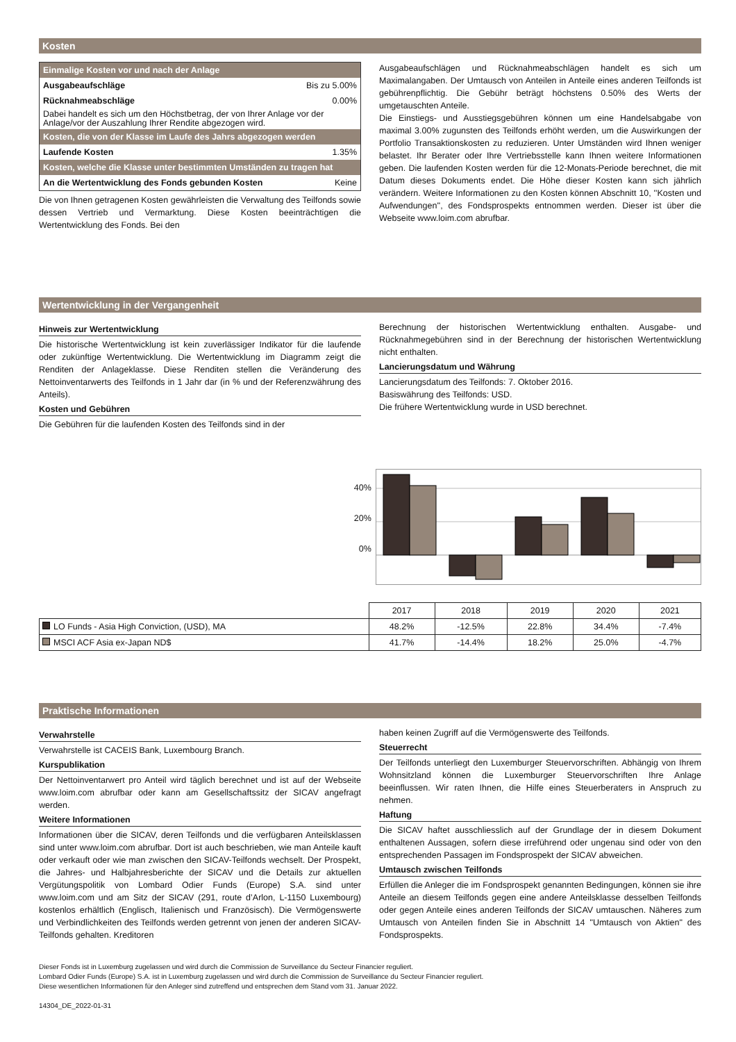Kosten
| Einmalige Kosten vor und nach der Anlage | |
| --- | --- |
| Ausgabeaufschläge | Bis zu 5.00% |
| Rücknahmeabschläge | 0.00% |
| Dabei handelt es sich um den Höchstbetrag, der von Ihrer Anlage vor der Anlage/vor der Auszahlung Ihrer Rendite abgezogen wird. | |
| Kosten, die von der Klasse im Laufe des Jahrs abgezogen werden | |
| Laufende Kosten | 1.35% |
| Kosten, welche die Klasse unter bestimmten Umständen zu tragen hat | |
| An die Wertentwicklung des Fonds gebunden Kosten | Keine |
Die von Ihnen getragenen Kosten gewährleisten die Verwaltung des Teilfonds sowie dessen Vertrieb und Vermarktung. Diese Kosten beeinträchtigen die Wertentwicklung des Fonds. Bei den
Ausgabeaufschlägen und Rücknahmeabschlägen handelt es sich um Maximalangaben. Der Umtausch von Anteilen in Anteile eines anderen Teilfonds ist gebührenpflichtig. Die Gebühr beträgt höchstens 0.50% des Werts der umgetauschten Anteile.
Die Einstiegs- und Ausstiegsgebühren können um eine Handelsabgabe von maximal 3.00% zugunsten des Teilfonds erhöht werden, um die Auswirkungen der Portfolio Transaktionskosten zu reduzieren. Unter Umständen wird Ihnen weniger belastet. Ihr Berater oder Ihre Vertriebsstelle kann Ihnen weitere Informationen geben. Die laufenden Kosten werden für die 12-Monats-Periode berechnet, die mit Datum dieses Dokuments endet. Die Höhe dieser Kosten kann sich jährlich verändern. Weitere Informationen zu den Kosten können Abschnitt 10, ''Kosten und Aufwendungen'', des Fondsprospekts entnommen werden. Dieser ist über die Webseite www.loim.com abrufbar.
Wertentwicklung in der Vergangenheit
Hinweis zur Wertentwicklung
Die historische Wertentwicklung ist kein zuverlässiger Indikator für die laufende oder zukünftige Wertentwicklung. Die Wertentwicklung im Diagramm zeigt die Renditen der Anlageklasse. Diese Renditen stellen die Veränderung des Nettoinventarwerts des Teilfonds in 1 Jahr dar (in % und der Referenzwährung des Anteils).
Kosten und Gebühren
Die Gebühren für die laufenden Kosten des Teilfonds sind in der
Berechnung der historischen Wertentwicklung enthalten. Ausgabe- und Rücknahmegebühren sind in der Berechnung der historischen Wertentwicklung nicht enthalten.
Lancierungsdatum und Währung
Lancierungsdatum des Teilfonds: 7. Oktober 2016.
Basiswährung des Teilfonds: USD.
Die frühere Wertentwicklung wurde in USD berechnet.
40%
20%
0%
| | 2017 | 2018 | 2019 | 2020 | 2021 |
| LO Funds - Asia High Conviction, (USD), MA | 48.2% | -12.5% | 22.8% | 34.4% | -7.4% |
| MSCI ACF Asia ex-Japan ND$ | 41.7% | -14.4% | 18.2% | 25.0% | -4.7% |
Praktische Informationen
Verwahrstelle
Verwahrstelle ist CACEIS Bank, Luxembourg Branch.
Kurspublikation
Der Nettoinventarwert pro Anteil wird täglich berechnet und ist auf der Webseite www.loim.com abrufbar oder kann am Gesellschaftssitz der SICAV angefragt werden.
Weitere Informationen
Informationen über die SICAV, deren Teilfonds und die verfügbaren Anteilsklassen sind unter www.loim.com abrufbar. Dort ist auch beschrieben, wie man Anteile kauft oder verkauft oder wie man zwischen den SICAV-Teilfonds wechselt. Der Prospekt, die Jahres- und Halbjahresberichte der SICAV und die Details zur aktuellen Vergütungspolitik von Lombard Odier Funds (Europe) S.A. sind unter www.loim.com und am Sitz der SICAV (291, route d’Arlon, L-1150 Luxembourg) kostenlos erhältlich (Englisch, Italienisch und Französisch). Die Vermögenswerte und Verbindlichkeiten des Teilfonds werden getrennt von jenen der anderen SICAV-Teilfonds gehalten. Kreditoren
haben keinen Zugriff auf die Vermögenswerte des Teilfonds.
Steuerrecht
Der Teilfonds unterliegt den Luxemburger Steuervorschriften. Abhängig von Ihrem Wohnsitzland können die Luxemburger Steuervorschriften Ihre Anlage beeinflussen. Wir raten Ihnen, die Hilfe eines Steuerberaters in Anspruch zu nehmen.
Haftung
Die SICAV haftet ausschliesslich auf der Grundlage der in diesem Dokument enthaltenen Aussagen, sofern diese irreführend oder ungenau sind oder von den entsprechenden Passagen im Fondsprospekt der SICAV abweichen.
Umtausch zwischen Teilfonds
Erfüllen die Anleger die im Fondsprospekt genannten Bedingungen, können sie ihre Anteile an diesem Teilfonds gegen eine andere Anteilsklasse desselben Teilfonds oder gegen Anteile eines anderen Teilfonds der SICAV umtauschen. Näheres zum Umtausch von Anteilen finden Sie in Abschnitt 14 "Umtausch von Aktien" des Fondsprospekts.
Dieser Fonds ist in Luxemburg zugelassen und wird durch die Commission de Surveillance du Secteur Financier reguliert.
Lombard Odier Funds (Europe) S.A. ist in Luxemburg zugelassen und wird durch die Commission de Surveillance du Secteur Financier reguliert.
Diese wesentlichen Informationen für den Anleger sind zutreffend und entsprechen dem Stand vom 31. Januar 2022.
14304_DE_2022-01-31